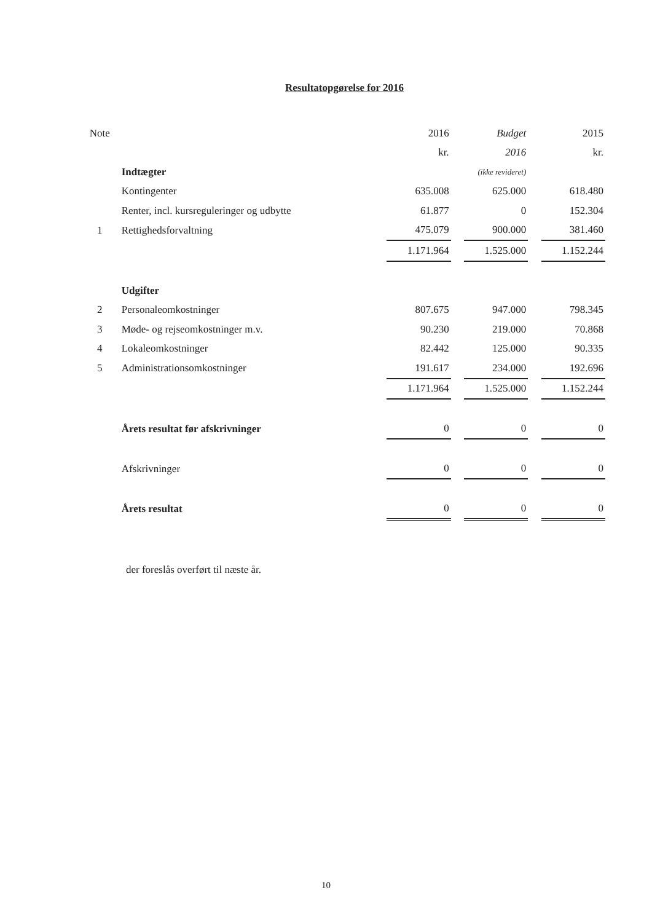Resultatopgørelse for 2016
| Note | | 2016 | | Budget | | 2015 |
| | | kr. | | 2016 | | kr. |
| | Indtægter | | | (ikke revideret) | | |
| | Kontingenter | 635.008 | | 625.000 | | 618.480 |
| | Renter, incl. kursreguleringer og udbytte | 61.877 | | 0 | | 152.304 |
| 1 | Rettighedsforvaltning | 475.079 | | 900.000 | | 381.460 |
| | | 1.171.964 | | 1.525.000 | | 1.152.244 |
| | Udgifter | | | | | |
| 2 | Personaleomkostninger | 807.675 | | 947.000 | | 798.345 |
| 3 | Møde- og rejseomkostninger m.v. | 90.230 | | 219.000 | | 70.868 |
| 4 | Lokaleomkostninger | 82.442 | | 125.000 | | 90.335 |
| 5 | Administrationsomkostninger | 191.617 | | 234.000 | | 192.696 |
| | | 1.171.964 | | 1.525.000 | | 1.152.244 |
| | Årets resultat før afskrivninger | 0 | | 0 | | 0 |
| | Afskrivninger | 0 | | 0 | | 0 |
| | Årets resultat | 0 | | 0 | | 0 |
der foreslås overført til næste år.
10